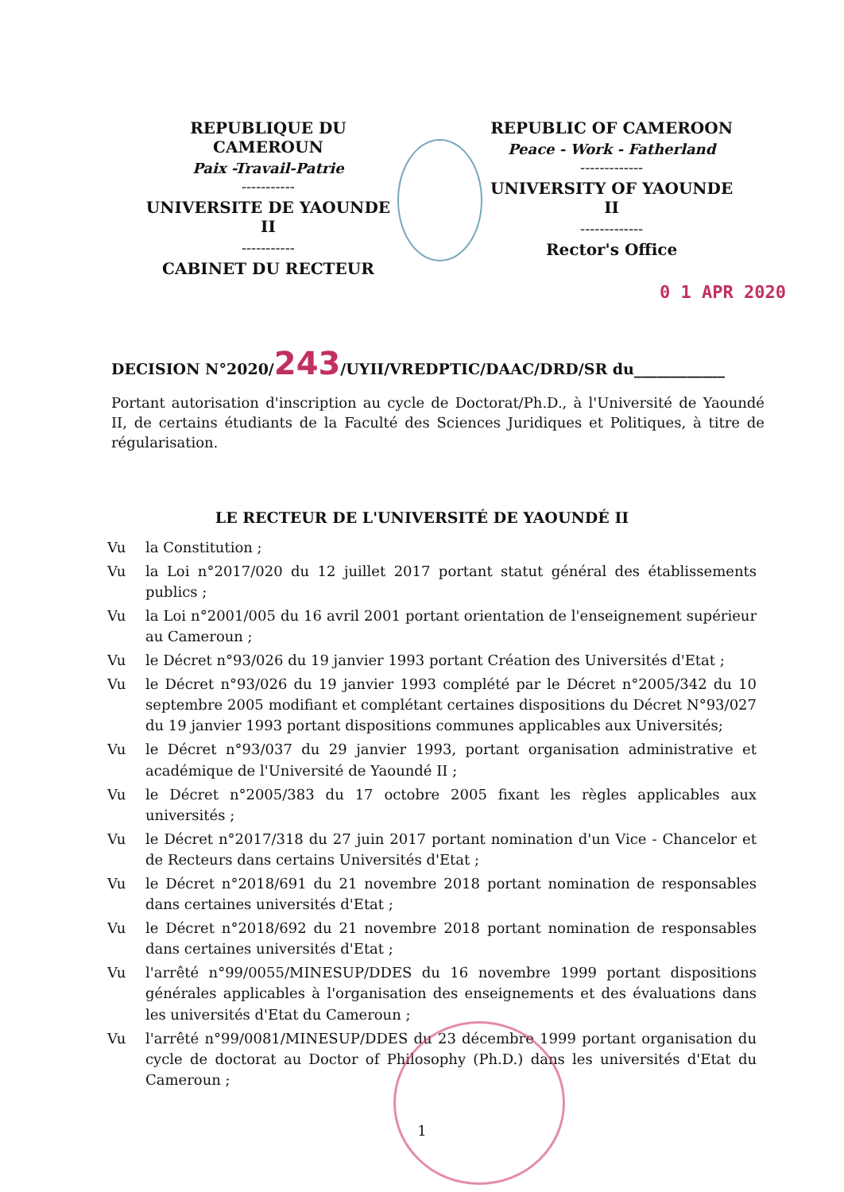REPUBLIQUE DU CAMEROUN
Paix -Travail-Patrie
-----------
UNIVERSITE DE YAOUNDE II
-----------
CABINET DU RECTEUR
REPUBLIC OF CAMEROON
Peace - Work - Fatherland
-------------
UNIVERSITY OF YAOUNDE II
-------------
Rector's Office
0 1 APR 2020
DECISION N°2020/243/UYII/VREDPTIC/DAAC/DRD/SR du____________
Portant autorisation d'inscription au cycle de Doctorat/Ph.D., à l'Université de Yaoundé II, de certains étudiants de la Faculté des Sciences Juridiques et Politiques, à titre de régularisation.
LE RECTEUR DE L'UNIVERSITÉ DE YAOUNDÉ II
Vu la Constitution ;
Vu la Loi n°2017/020 du 12 juillet 2017 portant statut général des établissements publics ;
Vu la Loi n°2001/005 du 16 avril 2001 portant orientation de l'enseignement supérieur au Cameroun ;
Vu le Décret n°93/026 du 19 janvier 1993 portant Création des Universités d'Etat ;
Vu le Décret n°93/026 du 19 janvier 1993 complété par le Décret n°2005/342 du 10 septembre 2005 modifiant et complétant certaines dispositions du Décret N°93/027 du 19 janvier 1993 portant dispositions communes applicables aux Universités;
Vu le Décret n°93/037 du 29 janvier 1993, portant organisation administrative et académique de l'Université de Yaoundé II ;
Vu le Décret n°2005/383 du 17 octobre 2005 fixant les règles applicables aux universités ;
Vu le Décret n°2017/318 du 27 juin 2017 portant nomination d'un Vice - Chancelor et de Recteurs dans certains Universités d'Etat ;
Vu le Décret n°2018/691 du 21 novembre 2018 portant nomination de responsables dans certaines universités d'Etat ;
Vu le Décret n°2018/692 du 21 novembre 2018 portant nomination de responsables dans certaines universités d'Etat ;
Vu l'arrêté n°99/0055/MINESUP/DDES du 16 novembre 1999 portant dispositions générales applicables à l'organisation des enseignements et des évaluations dans les universités d'Etat du Cameroun ;
Vu l'arrêté n°99/0081/MINESUP/DDES du 23 décembre 1999 portant organisation du cycle de doctorat au Doctor of Philosophy (Ph.D.) dans les universités d'Etat du Cameroun ;
1